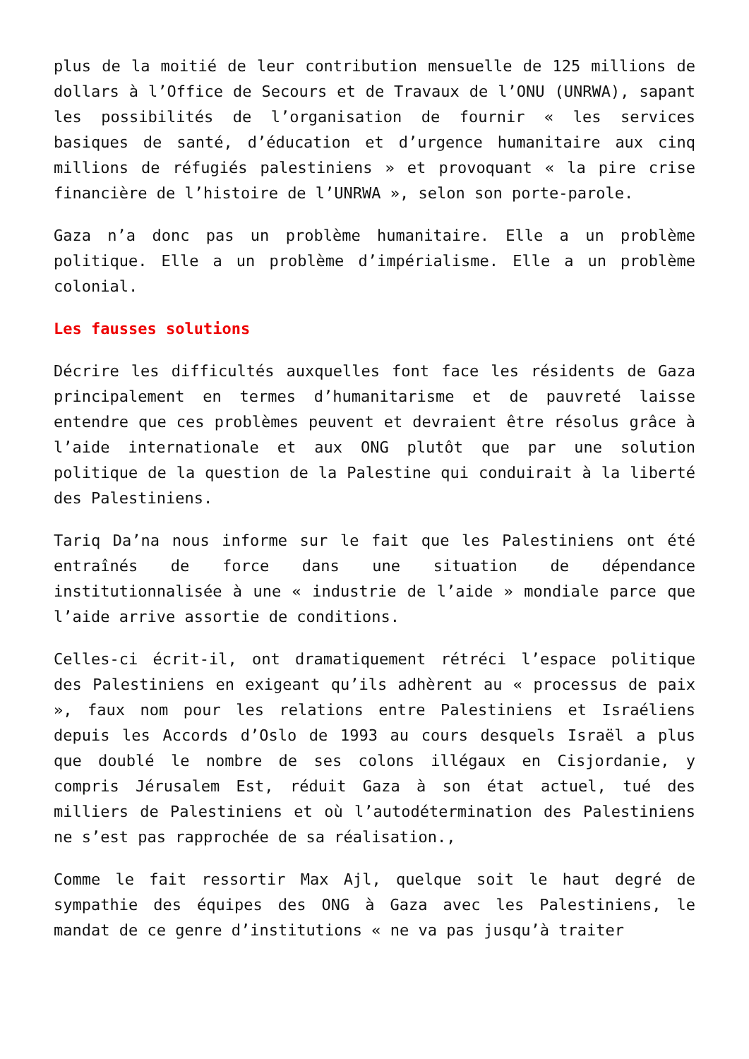plus de la moitié de leur contribution mensuelle de 125 millions de dollars à l’Office de Secours et de Travaux de l’ONU (UNRWA), sapant les possibilités de l’organisation de fournir « les services basiques de santé, d’éducation et d’urgence humanitaire aux cinq millions de réfugiés palestiniens » et provoquant « la pire crise financière de l’histoire de l’UNRWA », selon son porte-parole.
Gaza n’a donc pas un problème humanitaire. Elle a un problème politique. Elle a un problème d’impérialisme. Elle a un problème colonial.
Les fausses solutions
Décrire les difficultés auxquelles font face les résidents de Gaza principalement en termes d’humanitarisme et de pauvreté laisse entendre que ces problèmes peuvent et devraient être résolus grâce à l’aide internationale et aux ONG plutôt que par une solution politique de la question de la Palestine qui conduirait à la liberté des Palestiniens.
Tariq Da’na nous informe sur le fait que les Palestiniens ont été entraînés de force dans une situation de dépendance institutionnalisée à une « industrie de l’aide » mondiale parce que l’aide arrive assortie de conditions.
Celles-ci écrit-il, ont dramatiquement rétréci l’espace politique des Palestiniens en exigeant qu’ils adhèrent au « processus de paix », faux nom pour les relations entre Palestiniens et Israéliens depuis les Accords d’Oslo de 1993 au cours desquels Israël a plus que doublé le nombre de ses colons illégaux en Cisjordanie, y compris Jérusalem Est, réduit Gaza à son état actuel, tué des milliers de Palestiniens et où l’autodétermination des Palestiniens ne s’est pas rapprochée de sa réalisation.,
Comme le fait ressortir Max Ajl, quelque soit le haut degré de sympathie des équipes des ONG à Gaza avec les Palestiniens, le mandat de ce genre d’institutions « ne va pas jusqu’à traiter